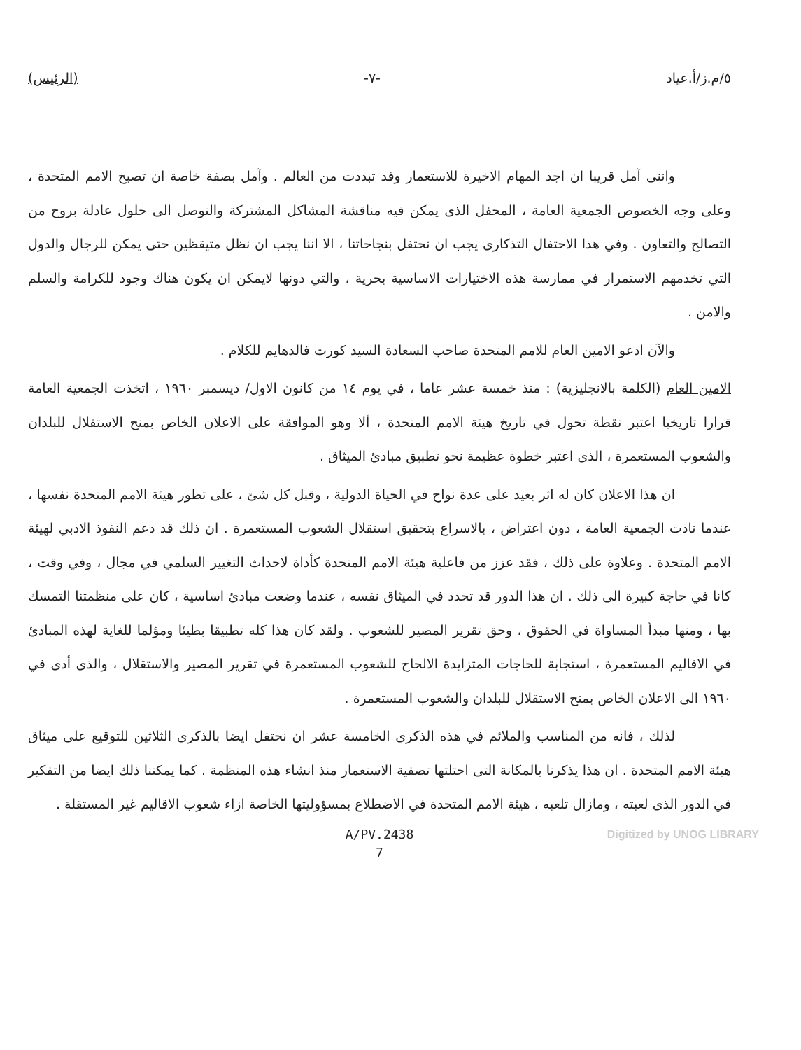٥/م.ز/أ.عياد -٧- (الرئيس)
واننى آمل قريبا ان اجد المهام الاخيرة للاستعمار وقد تبددت من العالم . وآمل بصفة خاصة ان تصبح الامم المتحدة ، وعلى وجه الخصوص الجمعية العامة ، المحفل الذى يمكن فيه مناقشة المشاكل المشتركة والتوصل الى حلول عادلة بروح من التصالح والتعاون . وفي هذا الاحتفال التذكارى يجب ان نحتفل بنجاحاتنا ، الا اننا يجب ان نظل متيقظين حتى يمكن للرجال والدول التي تخدمهم الاستمرار في ممارسة هذه الاختيارات الاساسية بحرية ، والتي دونها لايمكن ان يكون هناك وجود للكرامة والسلم والامن .
والآن ادعو الامين العام للامم المتحدة صاحب السعادة السيد كورت فالدهايم للكلام .
الامين العام (الكلمة بالانجليزية) : منذ خمسة عشر عاما ، في يوم ١٤ من كانون الاول/ ديسمبر ١٩٦٠ ، اتخذت الجمعية العامة قرارا تاريخيا اعتبر نقطة تحول في تاريخ هيئة الامم المتحدة ، ألا وهو الموافقة على الاعلان الخاص بمنح الاستقلال للبلدان والشعوب المستعمرة ، الذى اعتبر خطوة عظيمة نحو تطبيق مبادئ الميثاق .
ان هذا الاعلان كان له اثر بعيد على عدة نواح في الحياة الدولية ، وقبل كل شئ ، على تطور هيئة الامم المتحدة نفسها ، عندما نادت الجمعية العامة ، دون اعتراض ، بالاسراع بتحقيق استقلال الشعوب المستعمرة . ان ذلك قد دعم النفوذ الادبي لهيئة الامم المتحدة . وعلاوة على ذلك ، فقد عزز من فاعلية هيئة الامم المتحدة كأداة لاحداث التغيير السلمي في مجال ، وفي وقت ، كانا في حاجة كبيرة الى ذلك . ان هذا الدور قد تحدد في الميثاق نفسه ، عندما وضعت مبادئ اساسية ، كان على منظمتنا التمسك بها ، ومنها مبدأ المساواة في الحقوق ، وحق تقرير المصير للشعوب . ولقد كان هذا كله تطبيقا بطيئا ومؤلما للغاية لهذه المبادئ في الاقاليم المستعمرة ، استجابة للحاجات المتزايدة الالحاح للشعوب المستعمرة في تقرير المصير والاستقلال ، والذى أدى في ١٩٦٠ الى الاعلان الخاص بمنح الاستقلال للبلدان والشعوب المستعمرة .
لذلك ، فانه من المناسب والملائم في هذه الذكرى الخامسة عشر ان نحتفل ايضا بالذكرى الثلاثين للتوقيع على ميثاق هيئة الامم المتحدة . ان هذا يذكرنا بالمكانة التى احتلتها تصفية الاستعمار منذ انشاء هذه المنظمة . كما يمكننا ذلك ايضا من التفكير في الدور الذى لعبته ، ومازال تلعبه ، هيئة الامم المتحدة في الاضطلاع بمسؤوليتها الخاصة ازاء شعوب الاقاليم غير المستقلة .
A/PV.2438
7
Digitized by UNOG LIBRARY